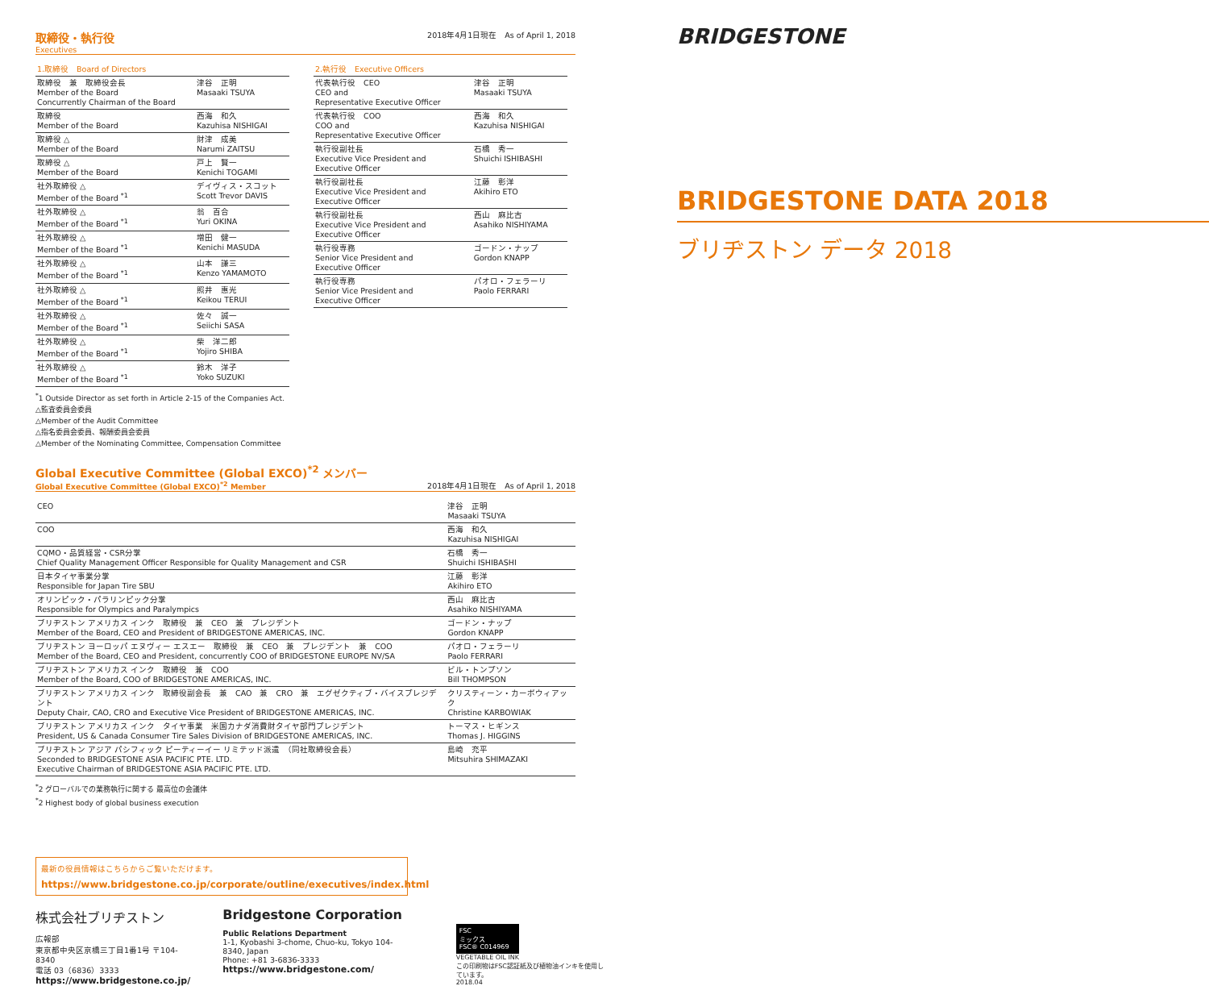取締役・執行役
Executives
2018年4月1日現在　As of April 1, 2018
| 1.取締役 Board of Directors | |
| --- | --- |
| 取締役 兼 取締役会長 Member of the Board Concurrently Chairman of the Board | 津谷 正明 Masaaki TSUYA |
| 取締役 Member of the Board | 西海 和久 Kazuhisa NISHIGAI |
| 取締役 △ Member of the Board | 財津 成美 Narumi ZAITSU |
| 取締役 △ Member of the Board | 戸上 賢一 Kenichi TOGAMI |
| 社外取締役 △ Member of the Board <sup>*1</sup> | デイヴィス・スコット Scott Trevor DAVIS |
| 社外取締役 △ Member of the Board <sup>*1</sup> | 翁 百合 Yuri OKINA |
| 社外取締役 △ Member of the Board <sup>*1</sup> | 増田 健一 Kenichi MASUDA |
| 社外取締役 △ Member of the Board <sup>*1</sup> | 山本 謙三 Kenzo YAMAMOTO |
| 社外取締役 △ Member of the Board <sup>*1</sup> | 照井 惠光 Keikou TERUI |
| 社外取締役 △ Member of the Board <sup>*1</sup> | 佐々 誠一 Seiichi SASA |
| 社外取締役 △ Member of the Board <sup>*1</sup> | 柴 洋二郎 Yojiro SHIBA |
| 社外取締役 △ Member of the Board <sup>*1</sup> | 鈴木 洋子 Yoko SUZUKI |
| 2.執行役 Executive Officers | |
| --- | --- |
| 代表執行役 CEO CEO and Representative Executive Officer | 津谷 正明 Masaaki TSUYA |
| 代表執行役 COO COO and Representative Executive Officer | 西海 和久 Kazuhisa NISHIGAI |
| 執行役副社長 Executive Vice President and Executive Officer | 石橋 秀一 Shuichi ISHIBASHI |
| 執行役副社長 Executive Vice President and Executive Officer | 江藤 彰洋 Akihiro ETO |
| 執行役副社長 Executive Vice President and Executive Officer | 西山 麻比古 Asahiko NISHIYAMA |
| 執行役専務 Senior Vice President and Executive Officer | ゴードン・ナップ Gordon KNAPP |
| 執行役専務 Senior Vice President and Executive Officer | パオロ・フェラーリ Paolo FERRARI |
<sup>*</sup> 1 Outside Director as set forth in Article 2-15 of the Companies Act.
△監査委員会委員
△Member of the Audit Committee
△指名委員会委員、報酬委員会委員
△Member of the Nominating Committee, Compensation Committee
Global Executive Committee (Global EXCO)<sup>*2</sup> メンバー
Global Executive Committee (Global EXCO)<sup>*2</sup> Member
2018年4月1日現在　As of April 1, 2018
| CEO | 津谷 正明 Masaaki TSUYA |
| COO | 西海 和久 Kazuhisa NISHIGAI |
| CQMO・品質経営・CSR分掌 Chief Quality Management Officer Responsible for Quality Management and CSR | 石橋 秀一 Shuichi ISHIBASHI |
| 日本タイヤ事業分掌 Responsible for Japan Tire SBU | 江藤 彰洋 Akihiro ETO |
| オリンピック・パラリンピック分掌 Responsible for Olympics and Paralympics | 西山 麻比古 Asahiko NISHIYAMA |
| ブリヂストン アメリカス インク 取締役 兼 CEO 兼 プレジデント Member of the Board, CEO and President of BRIDGESTONE AMERICAS, INC. | ゴードン・ナップ Gordon KNAPP |
| ブリヂストン ヨーロッパ エヌヴィー エスエー 取締役 兼 CEO 兼 プレジデント 兼 COO Member of the Board, CEO and President, concurrently COO of BRIDGESTONE EUROPE NV/SA | パオロ・フェラーリ Paolo FERRARI |
| ブリヂストン アメリカス インク 取締役 兼 COO Member of the Board, COO of BRIDGESTONE AMERICAS, INC. | ビル・トンプソン Bill THOMPSON |
| ブリヂストン アメリカス インク 取締役副会長 兼 CAO 兼 CRO 兼 エグゼクティブ・バイスプレジデント Deputy Chair, CAO, CRO and Executive Vice President of BRIDGESTONE AMERICAS, INC. | クリスティーン・カーボウィアック Christine KARBOWIAK |
| ブリヂストン アメリカス インク タイヤ事業 米国カナダ消費財タイヤ部門プレジデント President, US & Canada Consumer Tire Sales Division of BRIDGESTONE AMERICAS, INC. | トーマス・ヒギンス Thomas J. HIGGINS |
| ブリヂストン アジア パシフィック ピーティーイー リミテッド派遣 （同社取締役会長） Seconded to BRIDGESTONE ASIA PACIFIC PTE. LTD. Executive Chairman of BRIDGESTONE ASIA PACIFIC PTE. LTD. | 島崎 充平 Mitsuhira SHIMAZAKI |
<sup>*</sup> 2 グローバルでの業務執行に関する 最高位の会議体
<sup>*</sup> 2 Highest body of global business execution
最新の役員情報はこちらからご覧いただけます。
https://www.bridgestone.co.jp/corporate/outline/executives/index.html
株式会社ブリヂストン
広報部
東京都中央区京橋三丁目1番1号 〒104-8340
電話 03（6836）3333
https://www.bridgestone.co.jp/
Bridgestone Corporation
Public Relations Department
1-1, Kyobashi 3-chome, Chuo-ku, Tokyo 104-8340, Japan
Phone: +81 3-6836-3333
https://www.bridgestone.com/
FSC
ミックス
FSC® C014969
VEGETABLE OIL INK
この印刷物はFSC認証紙及び植物油インキを使用しています。
2018.04
BRIDGESTONE
BRIDGESTONE DATA 2018
ブリヂストン データ 2018